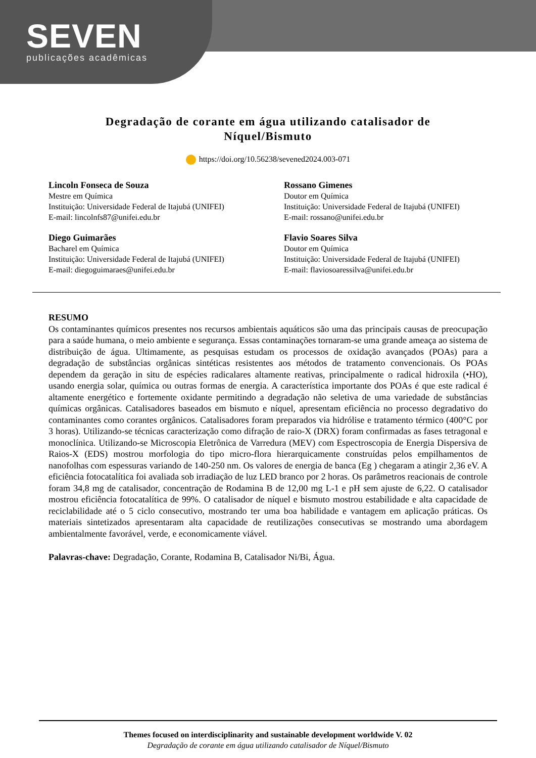SEVEN
publicações acadêmicas
Degradação de corante em água utilizando catalisador de
Níquel/Bismuto
https://doi.org/10.56238/sevened2024.003-071
Lincoln Fonseca de Souza
Mestre em Química
Instituição: Universidade Federal de Itajubá (UNIFEI)
E-mail: lincolnfs87@unifei.edu.br
Rossano Gimenes
Doutor em Química
Instituição: Universidade Federal de Itajubá (UNIFEI)
E-mail: rossano@unifei.edu.br
Diego Guimarães
Bacharel em Química
Instituição: Universidade Federal de Itajubá (UNIFEI)
E-mail: diegoguimaraes@unifei.edu.br
Flavio Soares Silva
Doutor em Química
Instituição: Universidade Federal de Itajubá (UNIFEI)
E-mail: flaviosoaressilva@unifei.edu.br
RESUMO
Os contaminantes químicos presentes nos recursos ambientais aquáticos são uma das principais causas de preocupação para a saúde humana, o meio ambiente e segurança. Essas contaminações tornaram-se uma grande ameaça ao sistema de distribuição de água. Ultimamente, as pesquisas estudam os processos de oxidação avançados (POAs) para a degradação de substâncias orgânicas sintéticas resistentes aos métodos de tratamento convencionais. Os POAs dependem da geração in situ de espécies radicalares altamente reativas, principalmente o radical hidroxila (•HO), usando energia solar, química ou outras formas de energia. A característica importante dos POAs é que este radical é altamente energético e fortemente oxidante permitindo a degradação não seletiva de uma variedade de substâncias químicas orgânicas. Catalisadores baseados em bismuto e níquel, apresentam eficiência no processo degradativo do contaminantes como corantes orgânicos. Catalisadores foram preparados via hidrólise e tratamento térmico (400°C por 3 horas). Utilizando-se técnicas caracterização como difração de raio-X (DRX) foram confirmadas as fases tetragonal e monoclínica. Utilizando-se Microscopia Eletrônica de Varredura (MEV) com Espectroscopia de Energia Dispersiva de Raios-X (EDS) mostrou morfologia do tipo micro-flora hierarquicamente construídas pelos empilhamentos de nanofolhas com espessuras variando de 140-250 nm. Os valores de energia de banca (Eg ) chegaram a atingir 2,36 eV. A eficiência fotocatalítica foi avaliada sob irradiação de luz LED branco por 2 horas. Os parâmetros reacionais de controle foram 34,8 mg de catalisador, concentração de Rodamina B de 12,00 mg L-1 e pH sem ajuste de 6,22. O catalisador mostrou eficiência fotocatalítica de 99%. O catalisador de níquel e bismuto mostrou estabilidade e alta capacidade de reciclabilidade até o 5 ciclo consecutivo, mostrando ter uma boa habilidade e vantagem em aplicação práticas. Os materiais sintetizados apresentaram alta capacidade de reutilizações consecutivas se mostrando uma abordagem ambientalmente favorável, verde, e economicamente viável.
Palavras-chave: Degradação, Corante, Rodamina B, Catalisador Ni/Bi, Água.
Themes focused on interdisciplinarity and sustainable development worldwide V. 02
Degradação de corante em água utilizando catalisador de Níquel/Bismuto